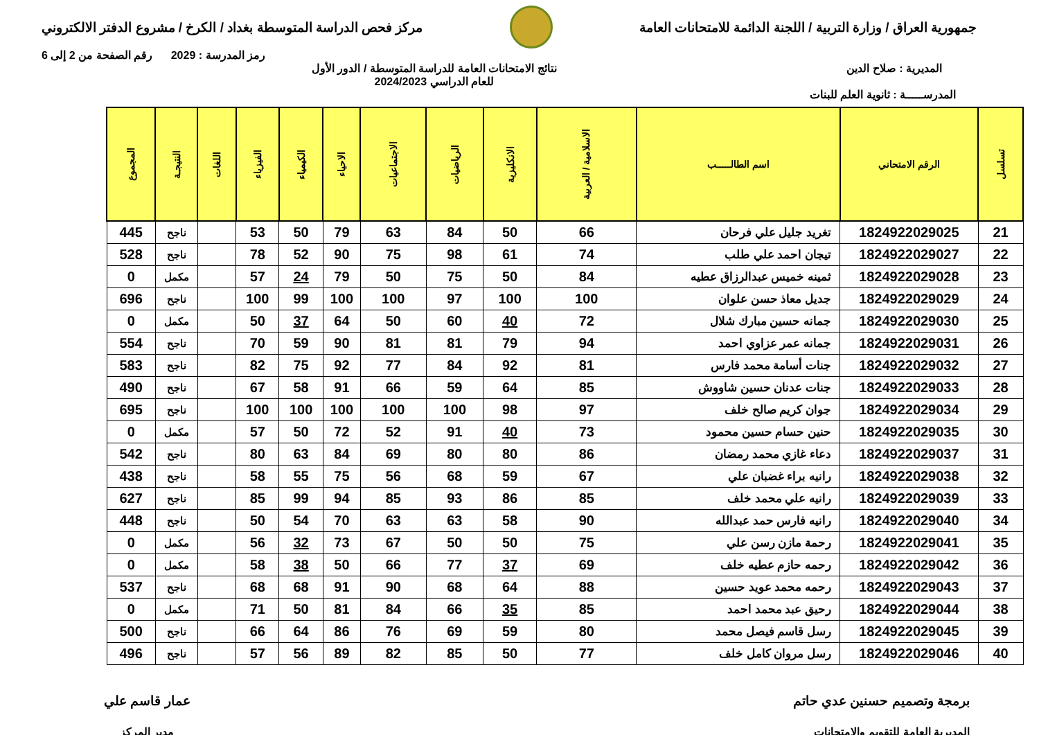جمهورية العراق / وزارة التربية / اللجنة الدائمة للامتحانات العامة
مركز فحص الدراسة المتوسطة بغداد / الكرخ / مشروع الدفتر الالكتروني
رمز المدرسة : 2029 رقم الصفحة من 2 إلى 6
المديرية : صلاح الدين نتائج الامتحانات العامة للدراسة المتوسطة / الدور الأول
للعام الدراسي 2024/2023
المدرســـــة : ثانوية العلم للبنات
| تسلسل | الرقم الامتحاني | اسم الطالـــــب | الاسلامية / العربية | الانكليزية | الرياضيات | الاجتماعيات | الاحياء | الكيمياء | الفيزياء | اللغات | النتيجـة | المجموع |
| --- | --- | --- | --- | --- | --- | --- | --- | --- | --- | --- | --- | --- |
| 21 | 1824922029025 | تغريد جليل علي فرحان | 66 | 50 | 84 | 63 | 79 | 50 | 53 | | ناجح | 445 |
| 22 | 1824922029027 | تيجان احمد علي طلب | 74 | 61 | 98 | 75 | 90 | 52 | 78 | | ناجح | 528 |
| 23 | 1824922029028 | ثمينه خميس عبدالرزاق عطيه | 84 | 50 | 75 | 50 | 79 | 24 | 57 | | مكمل | 0 |
| 24 | 1824922029029 | جديل معاذ حسن علوان | 100 | 100 | 97 | 100 | 100 | 99 | 100 | | ناجح | 696 |
| 25 | 1824922029030 | جمانه حسين مبارك شلال | 72 | 40 | 60 | 50 | 64 | 37 | 50 | | مكمل | 0 |
| 26 | 1824922029031 | جمانه عمر عزاوي احمد | 94 | 79 | 81 | 81 | 90 | 59 | 70 | | ناجح | 554 |
| 27 | 1824922029032 | جنات أسامة محمد فارس | 81 | 92 | 84 | 77 | 92 | 75 | 82 | | ناجح | 583 |
| 28 | 1824922029033 | جنات عدنان حسين شاووش | 85 | 64 | 59 | 66 | 91 | 58 | 67 | | ناجح | 490 |
| 29 | 1824922029034 | جوان كريم صالح خلف | 97 | 98 | 100 | 100 | 100 | 100 | 100 | | ناجح | 695 |
| 30 | 1824922029035 | حنين حسام حسين محمود | 73 | 40 | 91 | 52 | 72 | 50 | 57 | | مكمل | 0 |
| 31 | 1824922029037 | دعاء غازي محمد رمضان | 86 | 80 | 80 | 69 | 84 | 63 | 80 | | ناجح | 542 |
| 32 | 1824922029038 | رانيه براء غضبان علي | 67 | 59 | 68 | 56 | 75 | 55 | 58 | | ناجح | 438 |
| 33 | 1824922029039 | رانيه علي محمد خلف | 85 | 86 | 93 | 85 | 94 | 99 | 85 | | ناجح | 627 |
| 34 | 1824922029040 | رانيه فارس حمد عبدالله | 90 | 58 | 63 | 63 | 70 | 54 | 50 | | ناجح | 448 |
| 35 | 1824922029041 | رحمة مازن رسن علي | 75 | 50 | 50 | 67 | 73 | 32 | 56 | | مكمل | 0 |
| 36 | 1824922029042 | رحمه حازم عطيه خلف | 69 | 37 | 77 | 66 | 50 | 38 | 58 | | مكمل | 0 |
| 37 | 1824922029043 | رحمه محمد عويد حسين | 88 | 64 | 68 | 90 | 91 | 68 | 68 | | ناجح | 537 |
| 38 | 1824922029044 | رحيق عبد محمد احمد | 85 | 35 | 66 | 84 | 81 | 50 | 71 | | مكمل | 0 |
| 39 | 1824922029045 | رسل قاسم فيصل محمد | 80 | 59 | 69 | 76 | 86 | 64 | 66 | | ناجح | 500 |
| 40 | 1824922029046 | رسل مروان كامل خلف | 77 | 50 | 85 | 82 | 89 | 56 | 57 | | ناجح | 496 |
برمجة وتصميم حسنين عدي حاتم
المديرية العامة للتقويم والامتحانات
عمار قاسم علي
مدير المركز